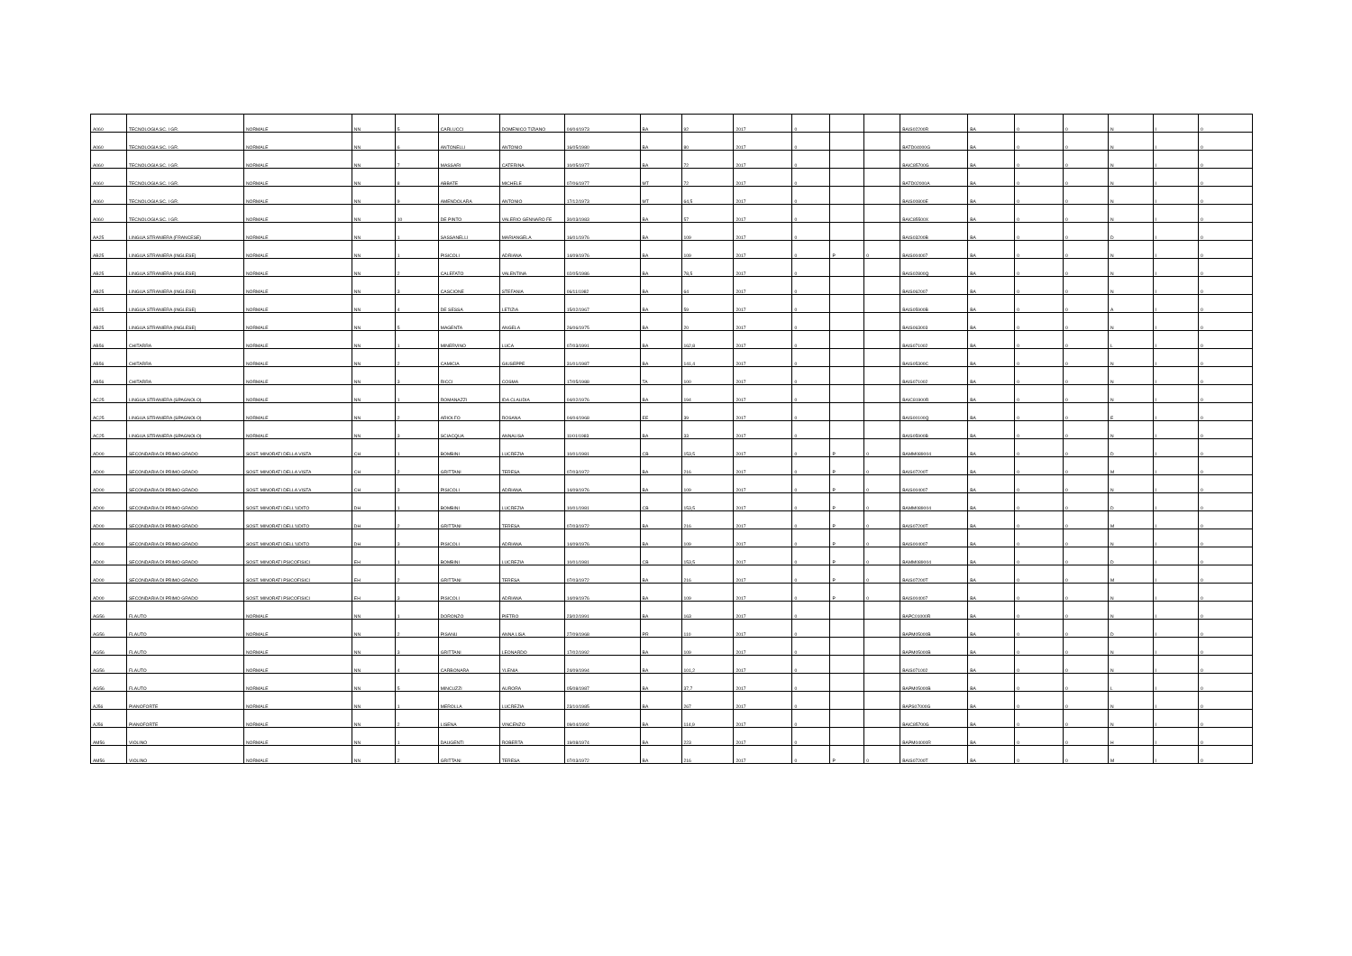| A060 | TECNOLOGIA SC. I GR. | NORMALE | NN | 5 | CARLUCCI | DOMENICO TIZIANO | 04/04/1973 | BA | 92 | 2017 | 0 | | | BAIS02200R | BA | 0 | 0 | N | I | 0 |
| A060 | TECNOLOGIA SC. I GR. | NORMALE | NN | 6 | ANTONELLI | ANTONIO | 16/05/1980 | BA | 80 | 2017 | 0 | | | BATD04000G | BA | 0 | 0 | N | I | 0 |
| A060 | TECNOLOGIA SC. I GR. | NORMALE | NN | 7 | MASSARI | CATERINA | 10/05/1977 | BA | 72 | 2017 | 0 | | | BAIC85700G | BA | 0 | 0 | N | I | 0 |
| A060 | TECNOLOGIA SC. I GR. | NORMALE | NN | 8 | ABBATE | MICHELE | 07/06/1977 | MT | 72 | 2017 | 0 | | | BATD02000A | BA | 0 | 0 | N | I | 0 |
| A060 | TECNOLOGIA SC. I GR. | NORMALE | NN | 9 | AMENDOLARA | ANTONIO | 17/12/1973 | MT | 64,5 | 2017 | 0 | | | BAIS00800E | BA | 0 | 0 | N | I | 0 |
| A060 | TECNOLOGIA SC. I GR. | NORMALE | NN | 10 | DE PINTO | VALERIO GENNARO FE | 30/03/1983 | BA | 57 | 2017 | 0 | | | BAIC85500X | BA | 0 | 0 | N | I | 0 |
| AA25 | LINGUA STRANIERA (FRANCESE) | NORMALE | NN | 1 | SASSANELLI | MARIANGELA | 16/01/1976 | BA | 109 | 2017 | 0 | | | BAIS03200B | BA | 0 | 0 | D | I | 0 |
| AB25 | LINGUA STRANIERA (INGLESE) | NORMALE | NN | 1 | PISICOLI | ADRIANA | 14/09/1976 | BA | 109 | 2017 | 0 | P | 0 | BAIS004007 | BA | 0 | 0 | N | I | 0 |
| AB25 | LINGUA STRANIERA (INGLESE) | NORMALE | NN | 2 | CALEFATO | VALENTINA | 02/05/1986 | BA | 78,5 | 2017 | 0 | | | BAIS02800Q | BA | 0 | 0 | N | I | 0 |
| AB25 | LINGUA STRANIERA (INGLESE) | NORMALE | NN | 3 | CASCIONE | STEFANIA | 06/11/1982 | BA | 64 | 2017 | 0 | | | BAIS062007 | BA | 0 | 0 | N | I | 0 |
| AB25 | LINGUA STRANIERA (INGLESE) | NORMALE | NN | 4 | DE SESSA | LETIZIA | 15/02/1967 | BA | 59 | 2017 | 0 | | | BAIS05900B | BA | 0 | 0 | A | I | 0 |
| AB25 | LINGUA STRANIERA (INGLESE) | NORMALE | NN | 5 | MAGENTA | ANGELA | 26/06/1975 | BA | 20 | 2017 | 0 | | | BAIS063003 | BA | 0 | 0 | N | I | 0 |
| AB56 | CHITARRA | NORMALE | NN | 1 | MINERVINO | LUCA | 07/03/1991 | BA | 162,8 | 2017 | 0 | | | BAIS071002 | BA | 0 | 0 | L | I | 0 |
| AB56 | CHITARRA | NORMALE | NN | 2 | CAMICIA | GIUSEPPE | 31/01/1987 | BA | 141,4 | 2017 | 0 | | | BAIS05300C | BA | 0 | 0 | N | I | 0 |
| AB56 | CHITARRA | NORMALE | NN | 3 | RICCI | COSMA | 17/05/1988 | TA | 100 | 2017 | 0 | | | BAIS071002 | BA | 0 | 0 | N | I | 0 |
| AC25 | LINGUA STRANIERA (SPAGNOLO) | NORMALE | NN | 1 | ROMANAZZI | IDA CLAUDIA | 04/02/1976 | BA | 194 | 2017 | 0 | | | BAIC81900R | BA | 0 | 0 | N | I | 0 |
| AC25 | LINGUA STRANIERA (SPAGNOLO) | NORMALE | NN | 2 | ARIOLFO | ROSANA | 04/04/1968 | EE | 39 | 2017 | 0 | | | BAIS00100Q | BA | 0 | 0 | E | I | 0 |
| AC25 | LINGUA STRANIERA (SPAGNOLO) | NORMALE | NN | 3 | SCIACQUA | ANNALISA | 11/01/1983 | BA | 33 | 2017 | 0 | | | BAIS05900B | BA | 0 | 0 | N | I | 0 |
| AD00 | SECONDARIA DI PRIMO GRADO | SOST. MINORATI DELLA VISTA | CH | 1 | BOMBINI | LUCREZIA | 10/01/1981 | CB | 153,5 | 2017 | 0 | P | 0 | BAMM089004 | BA | 0 | 0 | D | I | 0 |
| AD00 | SECONDARIA DI PRIMO GRADO | SOST. MINORATI DELLA VISTA | CH | 2 | GRITTANI | TERESA | 07/03/1972 | BA | 216 | 2017 | 0 | P | 0 | BAIS07200T | BA | 0 | 0 | M | I | 0 |
| AD00 | SECONDARIA DI PRIMO GRADO | SOST. MINORATI DELLA VISTA | CH | 3 | PISICOLI | ADRIANA | 14/09/1976 | BA | 109 | 2017 | 0 | P | 0 | BAIS004007 | BA | 0 | 0 | N | I | 0 |
| AD00 | SECONDARIA DI PRIMO GRADO | SOST. MINORATI DELL'UDITO | DH | 1 | BOMBINI | LUCREZIA | 10/01/1981 | CB | 153,5 | 2017 | 0 | P | 0 | BAMM089004 | BA | 0 | 0 | D | I | 0 |
| AD00 | SECONDARIA DI PRIMO GRADO | SOST. MINORATI DELL'UDITO | DH | 2 | GRITTANI | TERESA | 07/03/1972 | BA | 216 | 2017 | 0 | P | 0 | BAIS07200T | BA | 0 | 0 | M | I | 0 |
| AD00 | SECONDARIA DI PRIMO GRADO | SOST. MINORATI DELL'UDITO | DH | 3 | PISICOLI | ADRIANA | 14/09/1976 | BA | 109 | 2017 | 0 | P | 0 | BAIS004007 | BA | 0 | 0 | N | I | 0 |
| AD00 | SECONDARIA DI PRIMO GRADO | SOST. MINORATI PSICOFISICI | EH | 1 | BOMBINI | LUCREZIA | 10/01/1981 | CB | 153,5 | 2017 | 0 | P | 0 | BAMM089004 | BA | 0 | 0 | D | I | 0 |
| AD00 | SECONDARIA DI PRIMO GRADO | SOST. MINORATI PSICOFISICI | EH | 2 | GRITTANI | TERESA | 07/03/1972 | BA | 216 | 2017 | 0 | P | 0 | BAIS07200T | BA | 0 | 0 | M | I | 0 |
| AD00 | SECONDARIA DI PRIMO GRADO | SOST. MINORATI PSICOFISICI | EH | 3 | PISICOLI | ADRIANA | 14/09/1976 | BA | 109 | 2017 | 0 | P | 0 | BAIS004007 | BA | 0 | 0 | N | I | 0 |
| AG56 | FLAUTO | NORMALE | NN | 1 | DORONZO | PIETRO | 23/02/1991 | BA | 163 | 2017 | 0 | | | BAPC01000R | BA | 0 | 0 | N | I | 0 |
| AG56 | FLAUTO | NORMALE | NN | 2 | PISANU | ANNA LISA | 27/09/1968 | PR | 110 | 2017 | 0 | | | BAPM05000B | BA | 0 | 0 | D | I | 0 |
| AG56 | FLAUTO | NORMALE | NN | 3 | GRITTANI | LEONARDO | 17/02/1992 | BA | 109 | 2017 | 0 | | | BAPM05000B | BA | 0 | 0 | N | I | 0 |
| AG56 | FLAUTO | NORMALE | NN | 4 | CARBONARA | YLENIA | 24/09/1994 | BA | 101,2 | 2017 | 0 | | | BAIS071002 | BA | 0 | 0 | N | I | 0 |
| AG56 | FLAUTO | NORMALE | NN | 5 | MINCUZZI | AURORA | 05/08/1987 | BA | 37,7 | 2017 | 0 | | | BAPM05000B | BA | 0 | 0 | L | I | 0 |
| AJ56 | PIANOFORTE | NORMALE | NN | 1 | MEROLLA | LUCREZIA | 23/10/1985 | BA | 267 | 2017 | 0 | | | BAPS07000G | BA | 0 | 0 | N | I | 0 |
| AJ56 | PIANOFORTE | NORMALE | NN | 2 | LISENA | VINCENZO | 09/04/1992 | BA | 114,9 | 2017 | 0 | | | BAIC85700G | BA | 0 | 0 | N | I | 0 |
| AM56 | VIOLINO | NORMALE | NN | 1 | DAUGENTI | ROBERTA | 19/08/1974 | BA | 223 | 2017 | 0 | | | BAPM04000R | BA | 0 | 0 | H | I | 0 |
| AM56 | VIOLINO | NORMALE | NN | 2 | GRITTANI | TERESA | 07/03/1972 | BA | 216 | 2017 | 0 | P | 0 | BAIS07200T | BA | 0 | 0 | M | I | 0 |